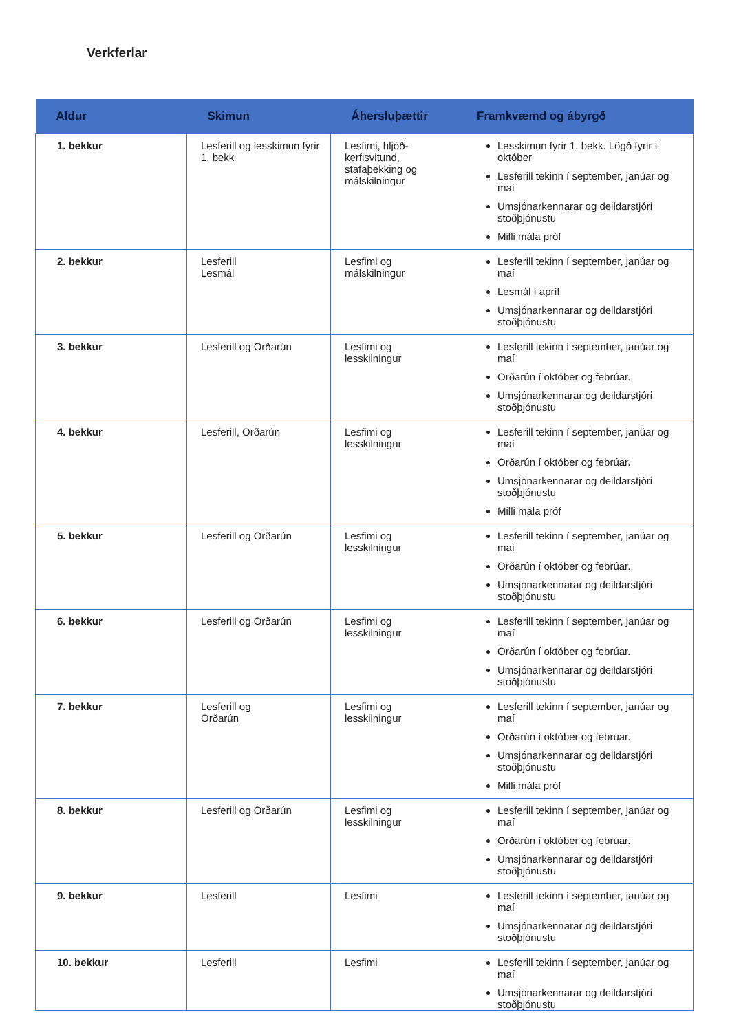Verkferlar
| Aldur | Skimun | Áhersluþættir | Framkvæmd og ábyrgð |
| --- | --- | --- | --- |
| 1. bekkur | Lesferill og lesskimun fyrir 1. bekk | Lesfimi, hljóð-kerfisvitund, stafaþekking og málskilningur | Lesskimun fyrir 1. bekk. Lögð fyrir í október Lesferill tekinn í september, janúar og maí Umsjónarkennarar og deildarstjóri stoðþjónustu Milli mála próf |
| 2. bekkur | Lesferill Lesmál | Lesfimi og málskilningur | Lesferill tekinn í september, janúar og maí Lesmál í apríl Umsjónarkennarar og deildarstjóri stoðþjónustu |
| 3. bekkur | Lesferill og Orðarún | Lesfimi og lesskilningur | Lesferill tekinn í september, janúar og maí Orðarún í október og febrúar. Umsjónarkennarar og deildarstjóri stoðþjónustu |
| 4. bekkur | Lesferill, Orðarún | Lesfimi og lesskilningur | Lesferill tekinn í september, janúar og maí Orðarún í október og febrúar. Umsjónarkennarar og deildarstjóri stoðþjónustu Milli mála próf |
| 5. bekkur | Lesferill og Orðarún | Lesfimi og lesskilningur | Lesferill tekinn í september, janúar og maí Orðarún í október og febrúar. Umsjónarkennarar og deildarstjóri stoðþjónustu |
| 6. bekkur | Lesferill og Orðarún | Lesfimi og lesskilningur | Lesferill tekinn í september, janúar og maí Orðarún í október og febrúar. Umsjónarkennarar og deildarstjóri stoðþjónustu |
| 7. bekkur | Lesferill og Orðarún | Lesfimi og lesskilningur | Lesferill tekinn í september, janúar og maí Orðarún í október og febrúar. Umsjónarkennarar og deildarstjóri stoðþjónustu Milli mála próf |
| 8. bekkur | Lesferill og Orðarún | Lesfimi og lesskilningur | Lesferill tekinn í september, janúar og maí Orðarún í október og febrúar. Umsjónarkennarar og deildarstjóri stoðþjónustu |
| 9. bekkur | Lesferill | Lesfimi | Lesferill tekinn í september, janúar og maí Umsjónarkennarar og deildarstjóri stoðþjónustu |
| 10. bekkur | Lesferill | Lesfimi | Lesferill tekinn í september, janúar og maí Umsjónarkennarar og deildarstjóri stoðþjónustu |